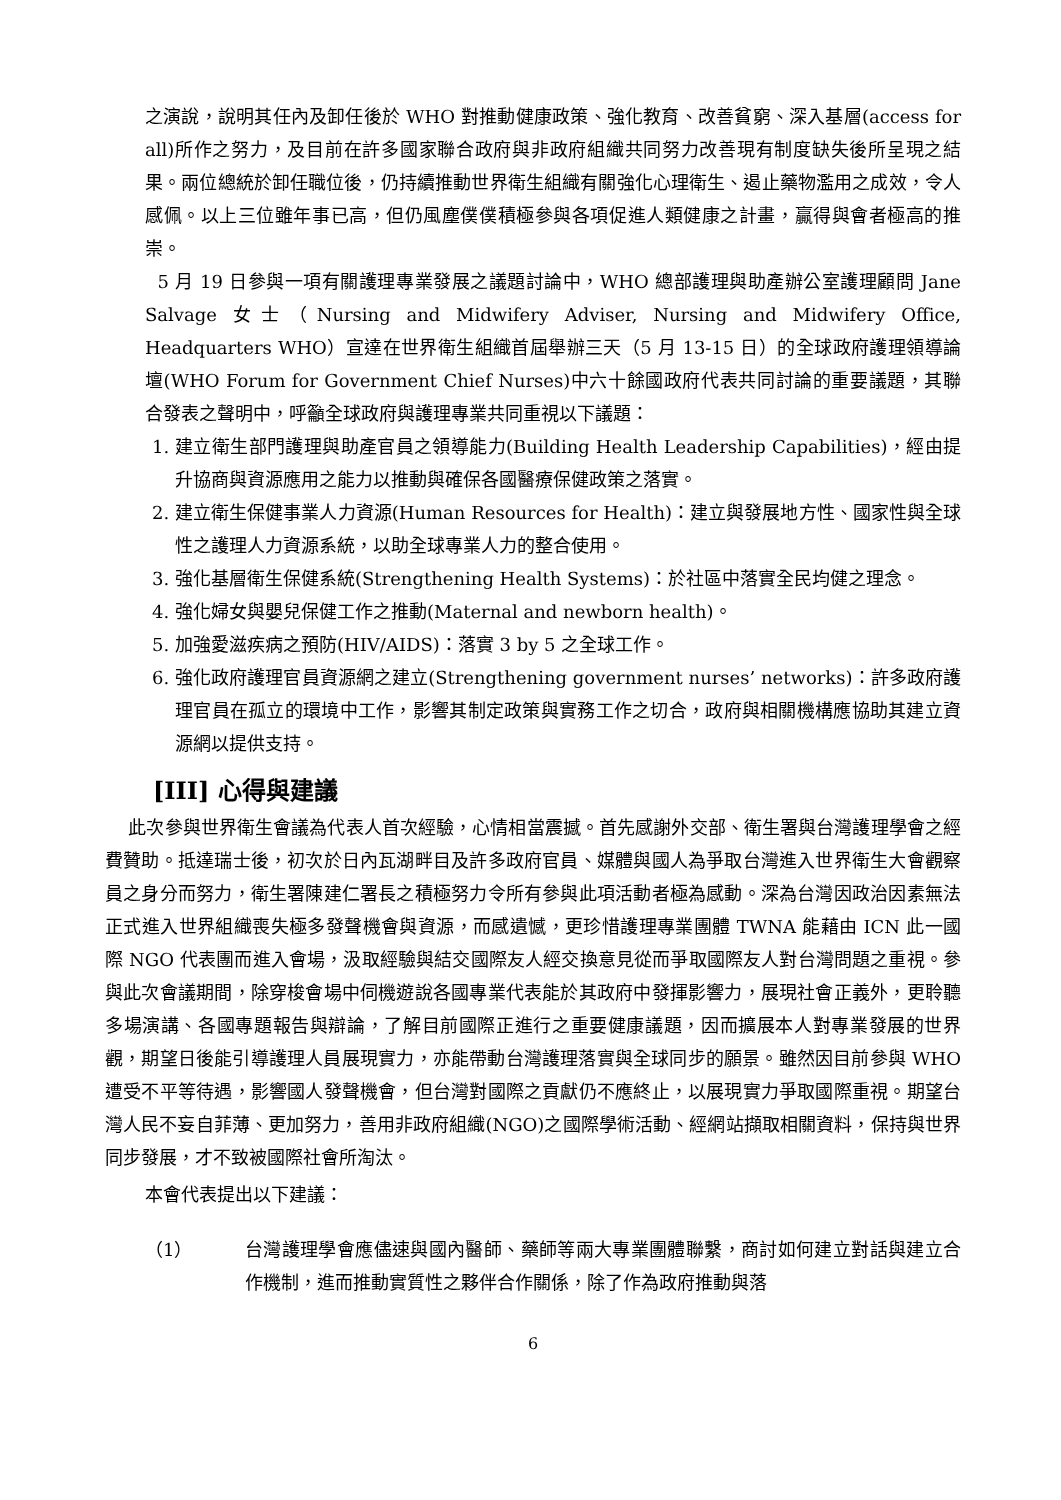之演說，說明其任內及卸任後於 WHO 對推動健康政策、強化教育、改善貧窮、深入基層(access for all)所作之努力，及目前在許多國家聯合政府與非政府組織共同努力改善現有制度缺失後所呈現之結果。兩位總統於卸任職位後，仍持續推動世界衛生組織有關強化心理衛生、遏止藥物濫用之成效，令人感佩。以上三位雖年事已高，但仍風塵僕僕積極參與各項促進人類健康之計畫，贏得與會者極高的推崇。
5 月 19 日參與一項有關護理專業發展之議題討論中，WHO 總部護理與助產辦公室護理顧問 Jane Salvage 女士（Nursing and Midwifery Adviser, Nursing and Midwifery Office, Headquarters WHO）宣達在世界衛生組織首屆舉辦三天（5 月 13-15 日）的全球政府護理領導論壇(WHO Forum for Government Chief Nurses)中六十餘國政府代表共同討論的重要議題，其聯合發表之聲明中，呼籲全球政府與護理專業共同重視以下議題：
1. 建立衛生部門護理與助產官員之領導能力(Building Health Leadership Capabilities)，經由提升協商與資源應用之能力以推動與確保各國醫療保健政策之落實。
2. 建立衛生保健事業人力資源(Human Resources for Health)：建立與發展地方性、國家性與全球性之護理人力資源系統，以助全球專業人力的整合使用。
3. 強化基層衛生保健系統(Strengthening Health Systems)：於社區中落實全民均健之理念。
4. 強化婦女與嬰兒保健工作之推動(Maternal and newborn health)。
5. 加強愛滋疾病之預防(HIV/AIDS)：落實 3 by 5 之全球工作。
6. 強化政府護理官員資源網之建立(Strengthening government nurses’ networks)：許多政府護理官員在孤立的環境中工作，影響其制定政策與實務工作之切合，政府與相關機構應協助其建立資源網以提供支持。
[III] 心得與建議
此次參與世界衛生會議為代表人首次經驗，心情相當震撼。首先感謝外交部、衛生署與台灣護理學會之經費贊助。抵達瑞士後，初次於日內瓦湖畔目及許多政府官員、媒體與國人為爭取台灣進入世界衛生大會觀察員之身分而努力，衛生署陳建仁署長之積極努力令所有參與此項活動者極為感動。深為台灣因政治因素無法正式進入世界組織喪失極多發聲機會與資源，而感遺憾，更珍惜護理專業團體 TWNA 能藉由 ICN 此一國際 NGO 代表團而進入會場，汲取經驗與結交國際友人經交換意見從而爭取國際友人對台灣問題之重視。參與此次會議期間，除穿梭會場中伺機遊說各國專業代表能於其政府中發揮影響力，展現社會正義外，更聆聽多場演講、各國專題報告與辯論，了解目前國際正進行之重要健康議題，因而擴展本人對專業發展的世界觀，期望日後能引導護理人員展現實力，亦能帶動台灣護理落實與全球同步的願景。雖然因目前參與 WHO 遭受不平等待遇，影響國人發聲機會，但台灣對國際之貢獻仍不應終止，以展現實力爭取國際重視。期望台灣人民不妄自菲薄、更加努力，善用非政府組織(NGO)之國際學術活動、經網站擷取相關資料，保持與世界同步發展，才不致被國際社會所淘汰。
本會代表提出以下建議：
（1） 台灣護理學會應儘速與國內醫師、藥師等兩大專業團體聯繫，商討如何建立對話與建立合作機制，進而推動實質性之夥伴合作關係，除了作為政府推動與落
6